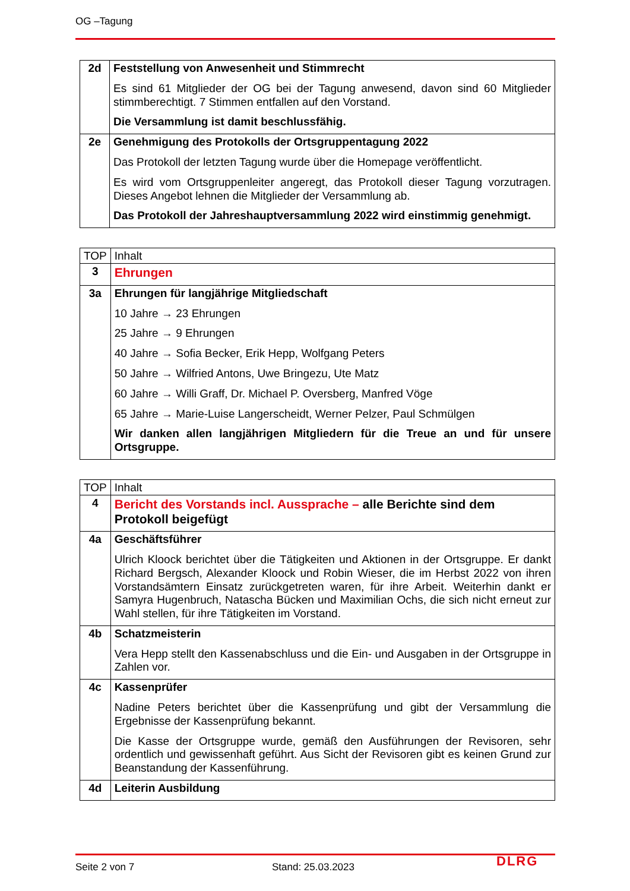OG –Tagung
| 2d | Feststellung von Anwesenheit und Stimmrecht Es sind 61 Mitglieder der OG bei der Tagung anwesend, davon sind 60 Mitglieder stimmberechtigt. 7 Stimmen entfallen auf den Vorstand. Die Versammlung ist damit beschlussfähig. |
| 2e | Genehmigung des Protokolls der Ortsgruppentagung 2022 Das Protokoll der letzten Tagung wurde über die Homepage veröffentlicht. Es wird vom Ortsgruppenleiter angeregt, das Protokoll dieser Tagung vorzutragen. Dieses Angebot lehnen die Mitglieder der Versammlung ab. Das Protokoll der Jahreshauptversammlung 2022 wird einstimmig genehmigt. |
| TOP | Inhalt |
| 3 | Ehrungen |
| 3a | Ehrungen für langjährige Mitgliedschaft 10 Jahre → 23 Ehrungen 25 Jahre → 9 Ehrungen 40 Jahre → Sofia Becker, Erik Hepp, Wolfgang Peters 50 Jahre → Wilfried Antons, Uwe Bringezu, Ute Matz 60 Jahre → Willi Graff, Dr. Michael P. Oversberg, Manfred Vöge 65 Jahre → Marie-Luise Langerscheidt, Werner Pelzer, Paul Schmülgen Wir danken allen langjährigen Mitgliedern für die Treue an und für unsere Ortsgruppe. |
| TOP | Inhalt |
| 4 | Bericht des Vorstands incl. Aussprache – alle Berichte sind dem Protokoll beigefügt |
| 4a | Geschäftsführer Ulrich Kloock berichtet über die Tätigkeiten und Aktionen in der Ortsgruppe. Er dankt Richard Bergsch, Alexander Kloock und Robin Wieser, die im Herbst 2022 von ihren Vorstandsämtern Einsatz zurückgetreten waren, für ihre Arbeit. Weiterhin dankt er Samyra Hugenbruch, Natascha Bücken und Maximilian Ochs, die sich nicht erneut zur Wahl stellen, für ihre Tätigkeiten im Vorstand. |
| 4b | Schatzmeisterin Vera Hepp stellt den Kassenabschluss und die Ein- und Ausgaben in der Ortsgruppe in Zahlen vor. |
| 4c | Kassenprüfer Nadine Peters berichtet über die Kassenprüfung und gibt der Versammlung die Ergebnisse der Kassenprüfung bekannt. Die Kasse der Ortsgruppe wurde, gemäß den Ausführungen der Revisoren, sehr ordentlich und gewissenhaft geführt. Aus Sicht der Revisoren gibt es keinen Grund zur Beanstandung der Kassenführung. |
| 4d | Leiterin Ausbildung |
Seite 2 von 7 Stand: 25.03.2023 DLRG